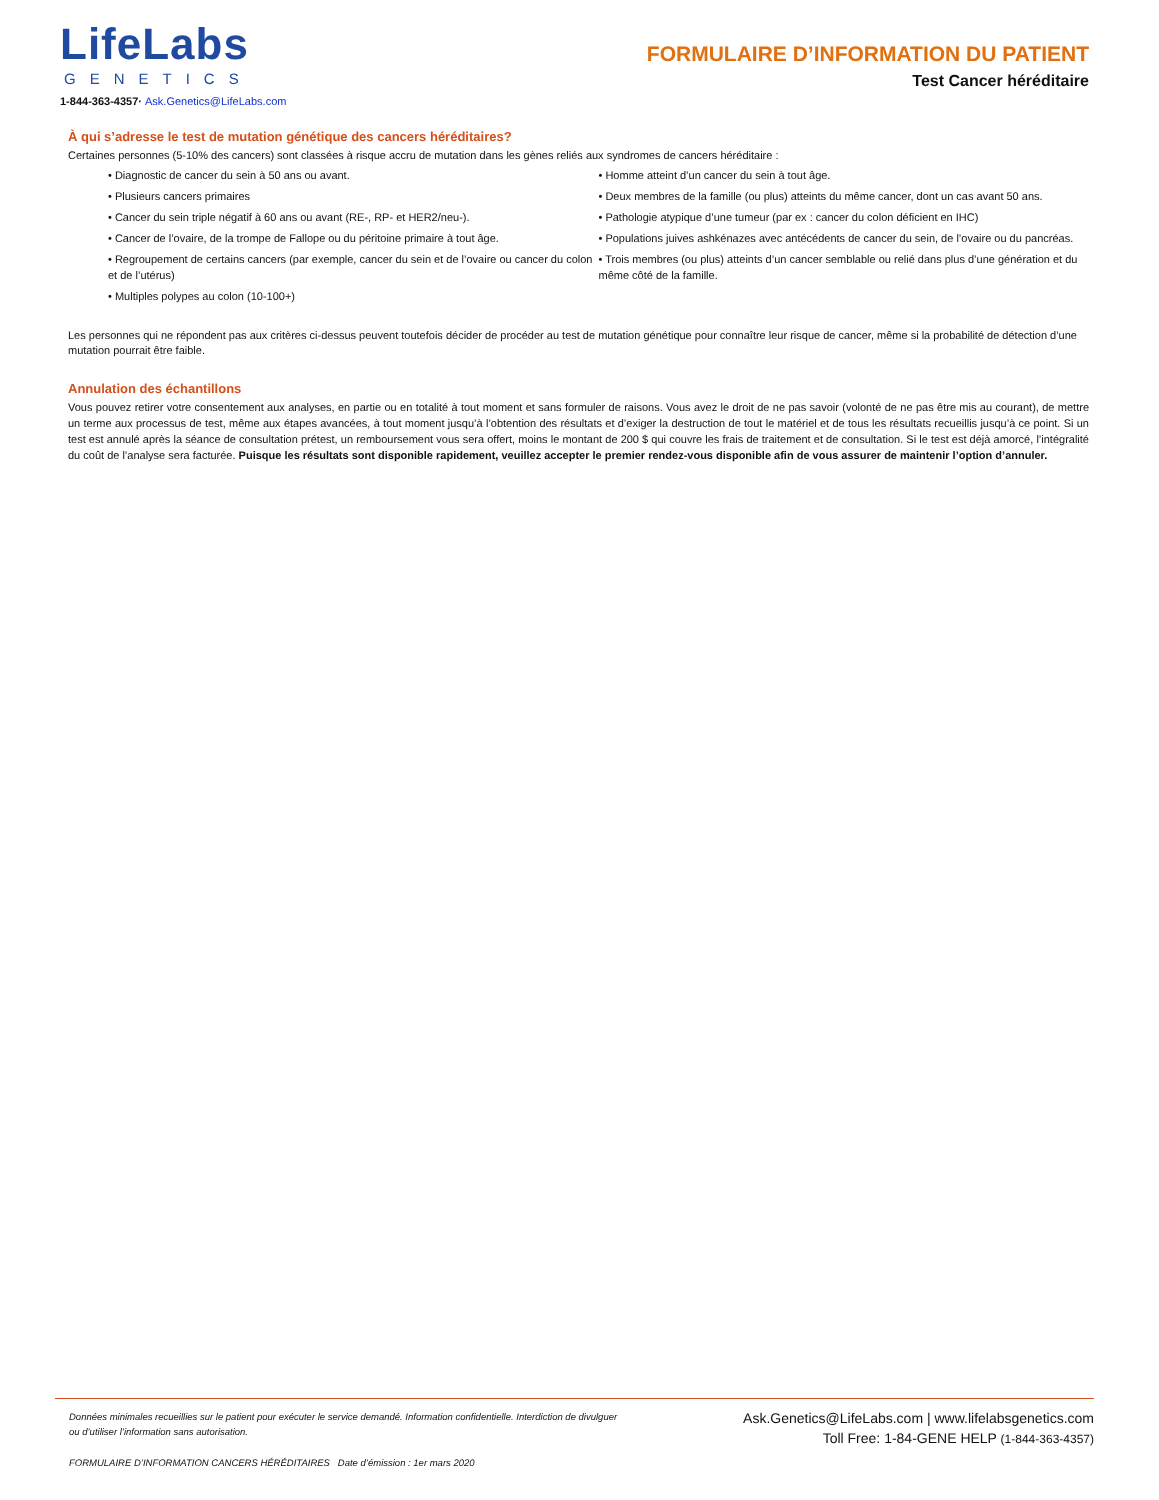LifeLabs
GENETICS
1-844-363-4357· Ask.Genetics@LifeLabs.com
FORMULAIRE D’INFORMATION DU PATIENT
Test Cancer héréditaire
À qui s’adresse le test de mutation génétique des cancers héréditaires?
Certaines personnes (5-10% des cancers) sont classées à risque accru de mutation dans les gènes reliés aux syndromes de cancers héréditaire :
• Diagnostic de cancer du sein à 50 ans ou avant.
• Plusieurs cancers primaires
• Cancer du sein triple négatif à 60 ans ou avant (RE-, RP- et HER2/neu-).
• Cancer de l’ovaire, de la trompe de Fallope ou du péritoine primaire à tout âge.
• Regroupement de certains cancers (par exemple, cancer du sein et de l’ovaire ou cancer du colon et de l’utérus)
• Multiples polypes au colon (10-100+)
• Homme atteint d’un cancer du sein à tout âge.
• Deux membres de la famille (ou plus) atteints du même cancer, dont un cas avant 50 ans.
• Pathologie atypique d’une tumeur (par ex : cancer du colon déficient en IHC)
• Populations juives ashkénazes avec antécédents de cancer du sein, de l’ovaire ou du pancréas.
• Trois membres (ou plus) atteints d’un cancer semblable ou relié dans plus d’une génération et du même côté de la famille.
Les personnes qui ne répondent pas aux critères ci-dessus peuvent toutefois décider de procéder au test de mutation génétique pour connaître leur risque de cancer, même si la probabilité de détection d’une mutation pourrait être faible.
Annulation des échantillons
Vous pouvez retirer votre consentement aux analyses, en partie ou en totalité à tout moment et sans formuler de raisons. Vous avez le droit de ne pas savoir (volonté de ne pas être mis au courant), de mettre un terme aux processus de test, même aux étapes avancées, à tout moment jusqu’à l’obtention des résultats et d’exiger la destruction de tout le matériel et de tous les résultats recueillis jusqu’à ce point. Si un test est annulé après la séance de consultation prétest, un remboursement vous sera offert, moins le montant de 200 $ qui couvre les frais de traitement et de consultation. Si le test est déjà amorcé, l’intégralité du coût de l’analyse sera facturée. Puisque les résultats sont disponible rapidement, veuillez accepter le premier rendez-vous disponible afin de vous assurer de maintenir l’option d’annuler.
Données minimales recueillies sur le patient pour exécuter le service demandé. Information confidentielle. Interdiction de divulguer
ou d’utiliser l’information sans autorisation.
FORMULAIRE D’INFORMATION CANCERS HÉRÉDITAIRES Date d’émission : 1er mars 2020
Ask.Genetics@LifeLabs.com | www.lifelabsgenetics.com
Toll Free: 1-84-GENE HELP (1-844-363-4357)